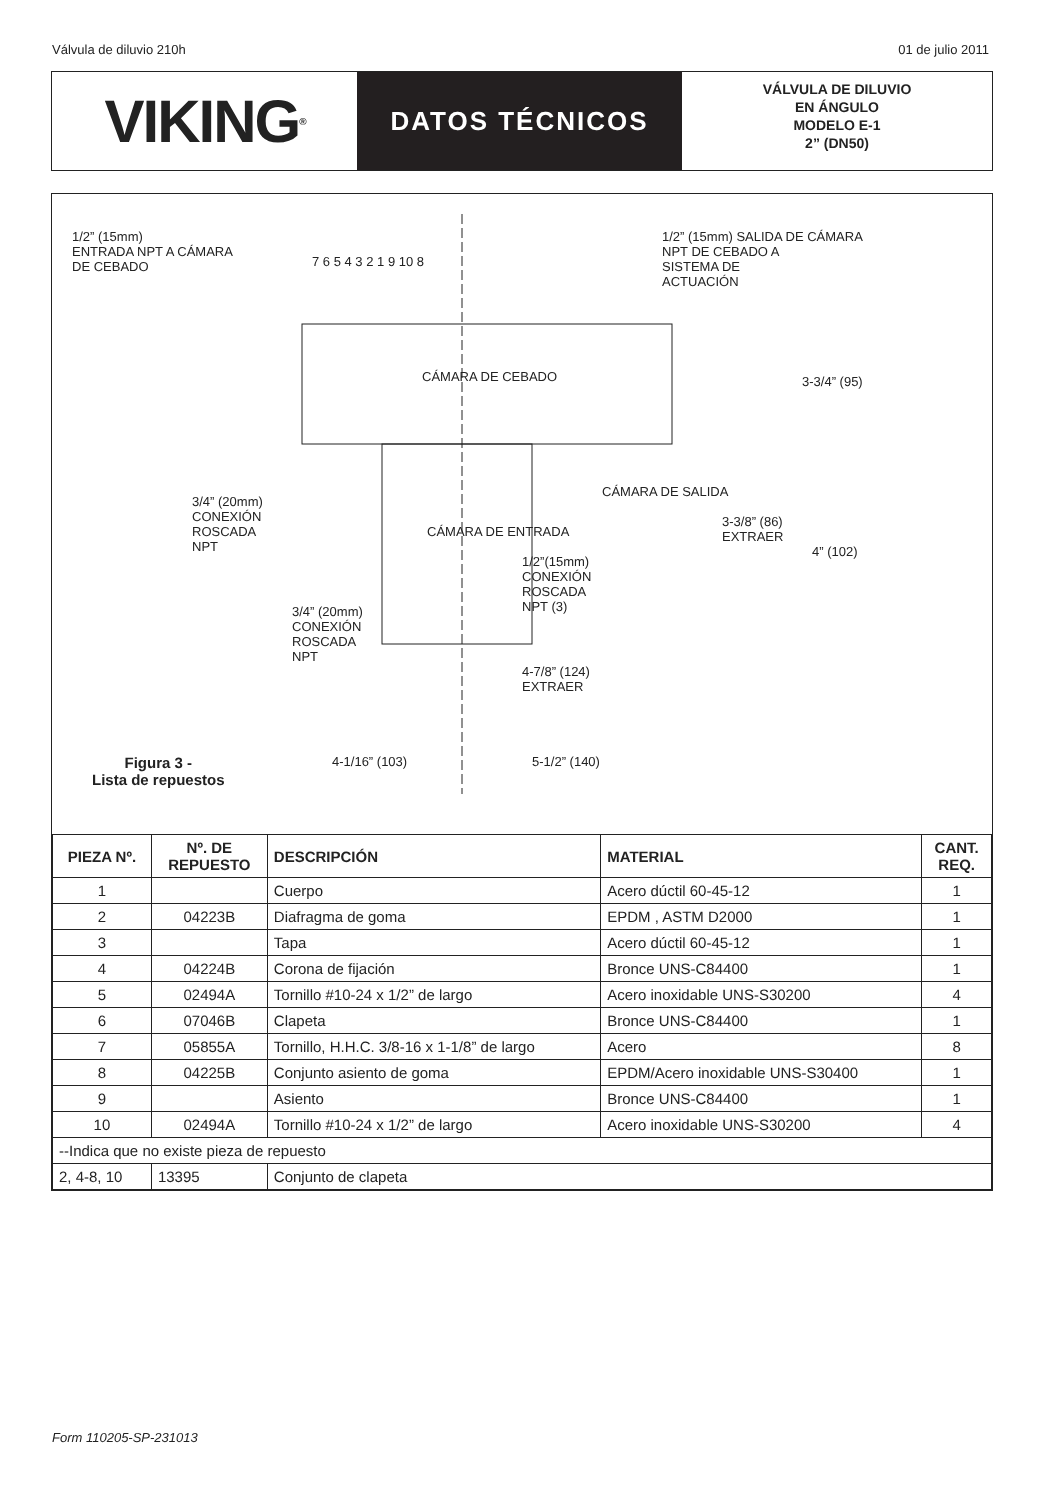Válvula de diluvio 210h 01 de julio 2011
VIKING<sup>®</sup>
DATOS TÉCNICOS
VÁLVULA DE DILUVIO
EN ÁNGULO
MODELO E-1
2” (DN50)
1/2” (15mm)
ENTRADA NPT A CÁMARA
DE CEBADO
1/2” (15mm) SALIDA DE CÁMARA
NPT DE CEBADO A
SISTEMA DE
ACTUACIÓN
CÁMARA DE CEBADO
CÁMARA DE SALIDA
CÁMARA DE ENTRADA
3/4” (20mm)
CONEXIÓN
ROSCADA
NPT
3/4” (20mm)
CONEXIÓN
ROSCADA
NPT
1/2”(15mm)
CONEXIÓN
ROSCADA
NPT (3)
3-3/4” (95)
3-3/8” (86)
EXTRAER
4” (102)
4-7/8” (124)
EXTRAER
4-1/16” (103) 5-1/2” (140)
7 6 5 4 3 2 1 9 10 8
Figura 3 -
Lista de repuestos
| PIEZA Nº. | Nº. DE REPUESTO | DESCRIPCIÓN | MATERIAL | CANT. REQ. |
| --- | --- | --- | --- | --- |
| 1 | | Cuerpo | Acero dúctil 60-45-12 | 1 |
| 2 | 04223B | Diafragma de goma | EPDM , ASTM D2000 | 1 |
| 3 | | Tapa | Acero dúctil 60-45-12 | 1 |
| 4 | 04224B | Corona de fijación | Bronce UNS-C84400 | 1 |
| 5 | 02494A | Tornillo #10-24 x 1/2” de largo | Acero inoxidable UNS-S30200 | 4 |
| 6 | 07046B | Clapeta | Bronce UNS-C84400 | 1 |
| 7 | 05855A | Tornillo, H.H.C. 3/8-16 x 1-1/8” de largo | Acero | 8 |
| 8 | 04225B | Conjunto asiento de goma | EPDM/Acero inoxidable UNS-S30400 | 1 |
| 9 | | Asiento | Bronce UNS-C84400 | 1 |
| 10 | 02494A | Tornillo #10-24 x 1/2” de largo | Acero inoxidable UNS-S30200 | 4 |
| --Indica que no existe pieza de repuesto | | | | |
| 2, 4-8, 10 | 13395 | Conjunto de clapeta | | |
Form 110205-SP-231013